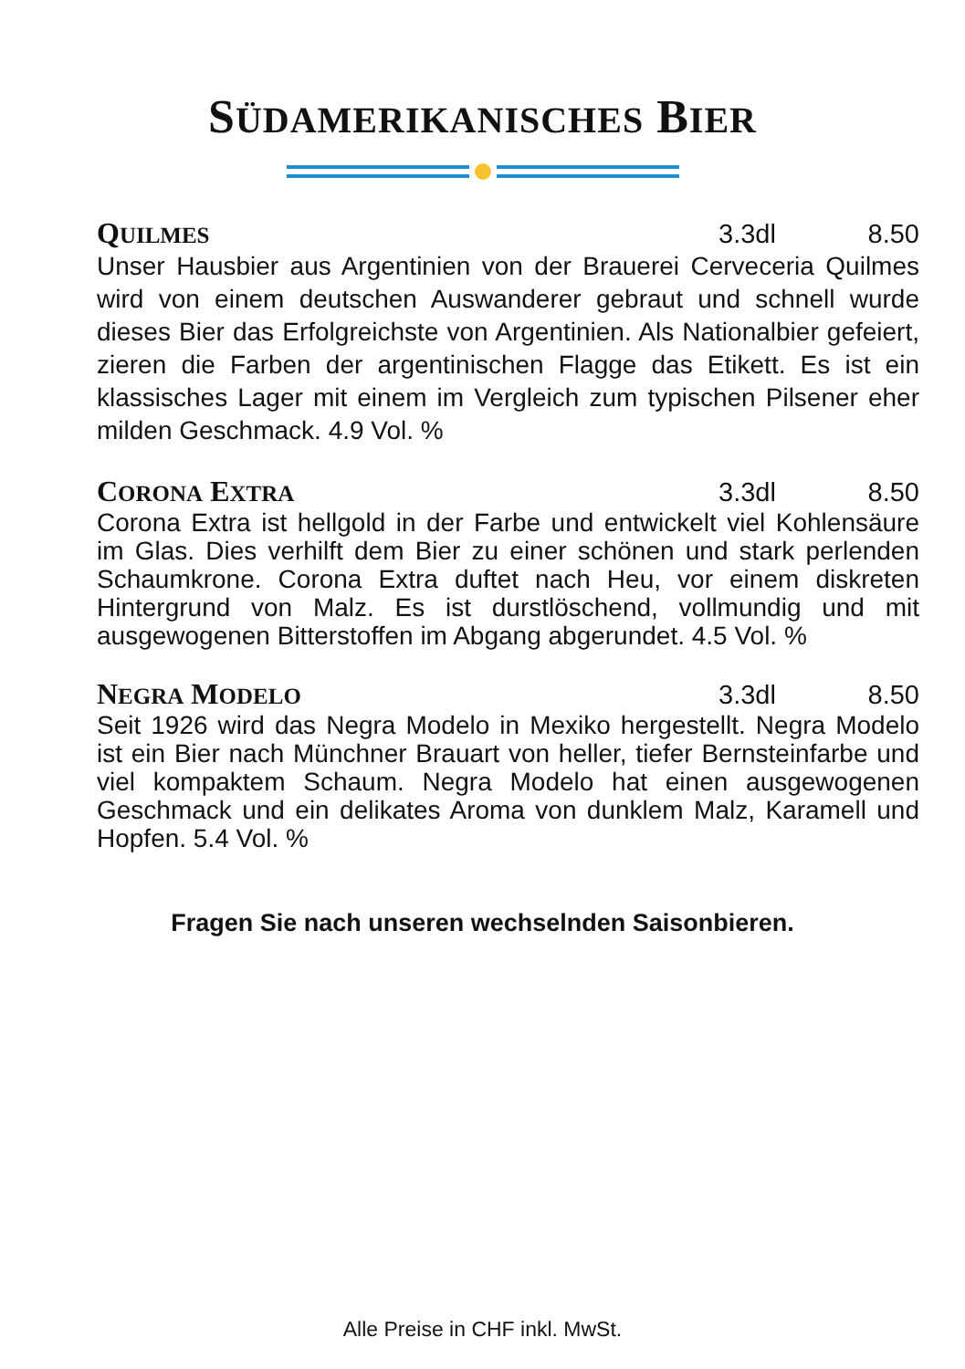SÜDAMERIKANISCHES BIER
QUILMES 3.3dl 8.50
Unser Hausbier aus Argentinien von der Brauerei Cerveceria Quilmes wird von einem deutschen Auswanderer gebraut und schnell wurde dieses Bier das Erfolgreichste von Argentinien. Als Nationalbier gefeiert, zieren die Farben der argentinischen Flagge das Etikett. Es ist ein klassisches Lager mit einem im Vergleich zum typischen Pilsener eher milden Geschmack. 4.9 Vol. %
CORONA EXTRA 3.3dl 8.50
Corona Extra ist hellgold in der Farbe und entwickelt viel Kohlensäure im Glas. Dies verhilft dem Bier zu einer schönen und stark perlenden Schaumkrone. Corona Extra duftet nach Heu, vor einem diskreten Hintergrund von Malz. Es ist durstlöschend, vollmundig und mit ausgewogenen Bitterstoffen im Abgang abgerundet. 4.5 Vol. %
NEGRA MODELO 3.3dl 8.50
Seit 1926 wird das Negra Modelo in Mexiko hergestellt. Negra Modelo ist ein Bier nach Münchner Brauart von heller, tiefer Bernsteinfarbe und viel kompaktem Schaum. Negra Modelo hat einen ausgewogenen Geschmack und ein delikates Aroma von dunklem Malz, Karamell und Hopfen. 5.4 Vol. %
Fragen Sie nach unseren wechselnden Saisonbieren.
Alle Preise in CHF inkl. MwSt.